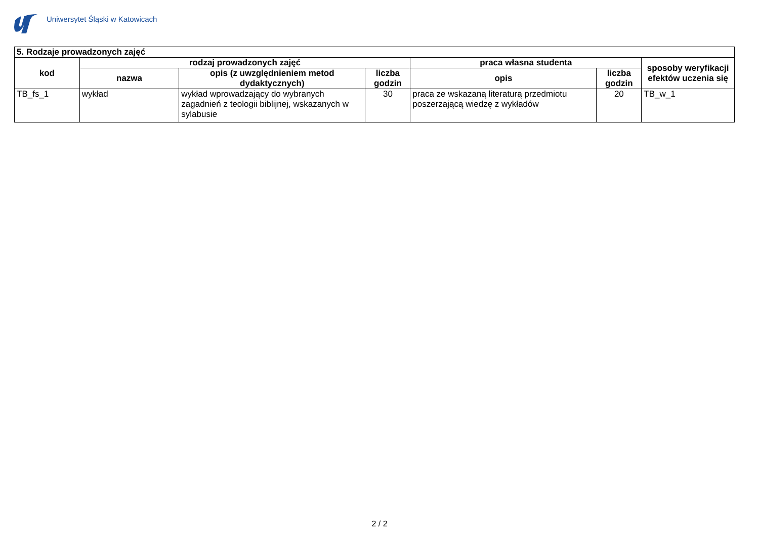Uniwersytet Śląski w Katowicach
| 5. Rodzaje prowadzonych zajęć | | | | | | |
| kod | rodzaj prowadzonych zajęć | | | praca własna studenta | | sposoby weryfikacji efektów uczenia się |
| | nazwa | opis (z uwzględnieniem metod dydaktycznych) | liczba godzin | opis | liczba godzin | |
| TB_fs_1 | wykład | wykład wprowadzający do wybranych zagadnień z teologii biblijnej, wskazanych w sylabusie | 30 | praca ze wskazaną literaturą przedmiotu poszerzającą wiedzę z wykładów | 20 | TB_w_1 |
2 / 2